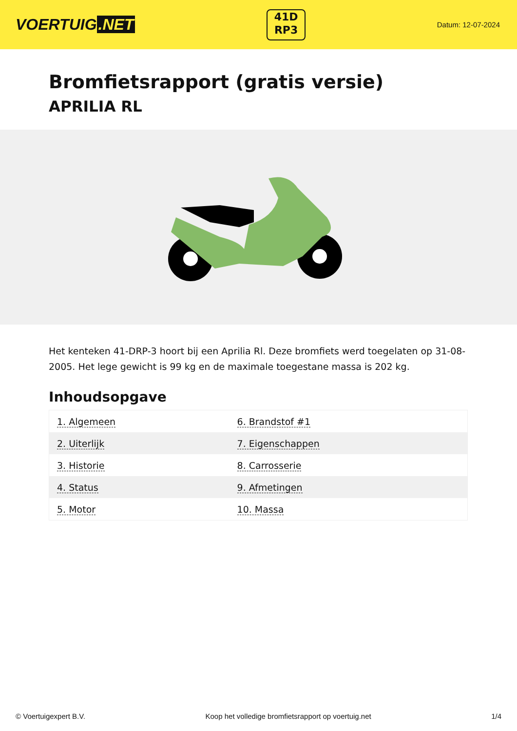VOERTUIG.NET
41D
RP3
Datum: 12-07-2024
Bromfietsrapport (gratis versie)
APRILIA RL
Het kenteken 41-DRP-3 hoort bij een Aprilia Rl. Deze bromfiets werd toegelaten op 31-08-2005. Het lege gewicht is 99 kg en de maximale toegestane massa is 202 kg.
Inhoudsopgave
| 1. Algemeen | 6. Brandstof #1 |
| 2. Uiterlijk | 7. Eigenschappen |
| 3. Historie | 8. Carrosserie |
| 4. Status | 9. Afmetingen |
| 5. Motor | 10. Massa |
© Voertuigexpert B.V. Koop het volledige bromfietsrapport op voertuig.net 1/4